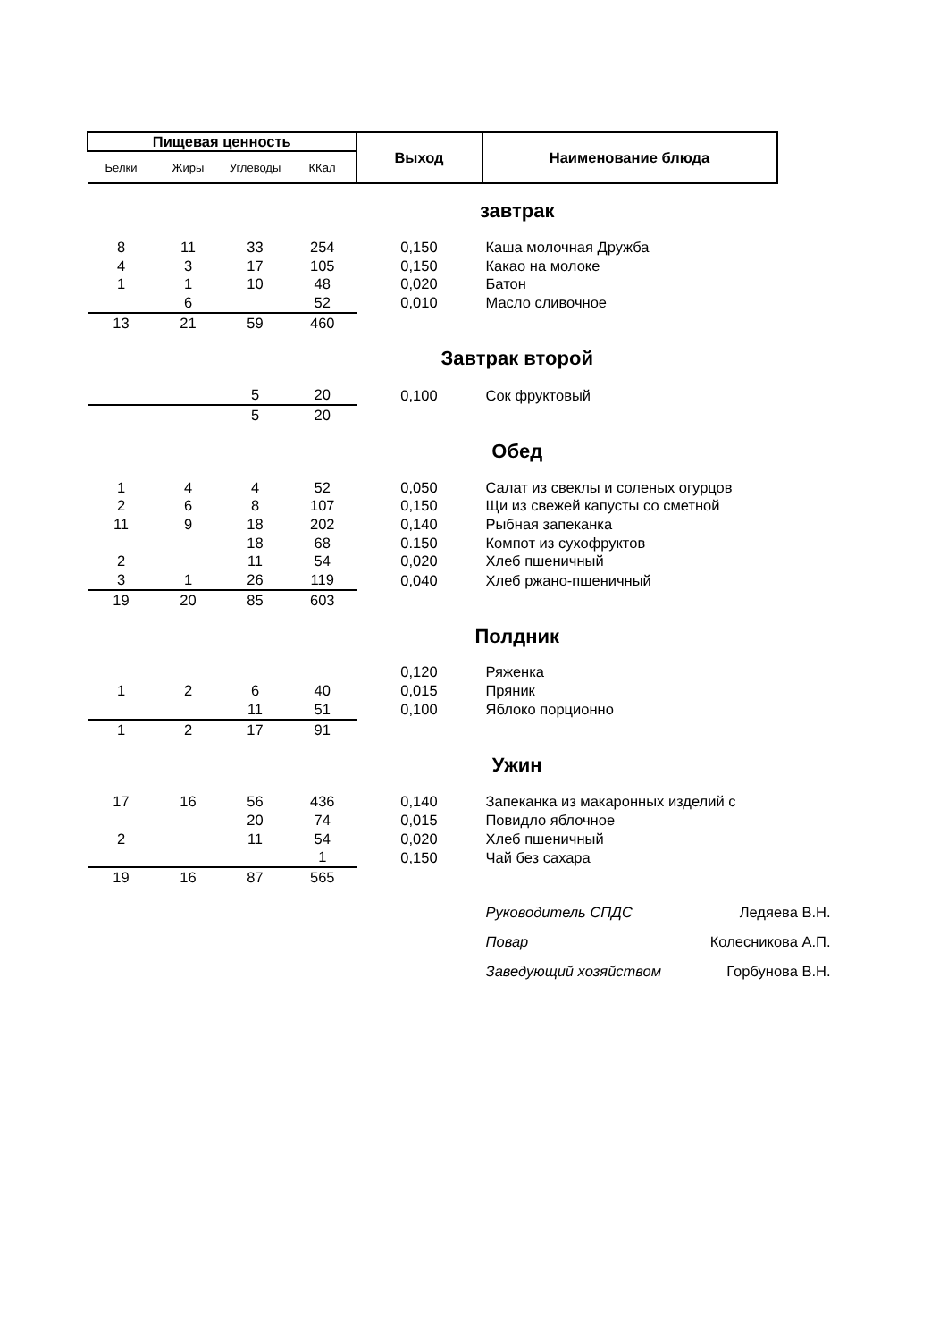| Пищевая ценность | | | | Выход | Наименование блюда |
| --- | --- | --- | --- | --- | --- |
| Белки | Жиры | Углеводы | ККал | | |
| завтрак | | | | | |
| 8 | 11 | 33 | 254 | 0,150 | Каша молочная Дружба |
| 4 | 3 | 17 | 105 | 0,150 | Какао на молоке |
| 1 | 1 | 10 | 48 | 0,020 | Батон |
| | 6 | | 52 | 0,010 | Масло сливочное |
| 13 | 21 | 59 | 460 | | |
| Завтрак второй | | | | | |
| | | 5 | 20 | 0,100 | Сок фруктовый |
| | | 5 | 20 | | |
| Обед | | | | | |
| 1 | 4 | 4 | 52 | 0,050 | Салат из свеклы и соленых огурцов |
| 2 | 6 | 8 | 107 | 0,150 | Щи из свежей капусты со сметной |
| 11 | 9 | 18 | 202 | 0,140 | Рыбная запеканка |
| | | 18 | 68 | 0.150 | Компот из сухофруктов |
| 2 | | 11 | 54 | 0,020 | Хлеб пшеничный |
| 3 | 1 | 26 | 119 | 0,040 | Хлеб ржано-пшеничный |
| 19 | 20 | 85 | 603 | | |
| Полдник | | | | | |
| | | | | 0,120 | Ряженка |
| 1 | 2 | 6 | 40 | 0,015 | Пряник |
| | | 11 | 51 | 0,100 | Яблоко порционно |
| 1 | 2 | 17 | 91 | | |
| Ужин | | | | | |
| 17 | 16 | 56 | 436 | 0,140 | Запеканка из макаронных изделий с |
| | | 20 | 74 | 0,015 | Повидло яблочное |
| 2 | | 11 | 54 | 0,020 | Хлеб пшеничный |
| | | | 1 | 0,150 | Чай без сахара |
| 19 | 16 | 87 | 565 | | |
| | | | | | Руководитель СПДС Ледяева В.Н. |
| | | | | | Повар Колесникова А.П. |
| | | | | | Заведующий хозяйством Горбунова В.Н. |